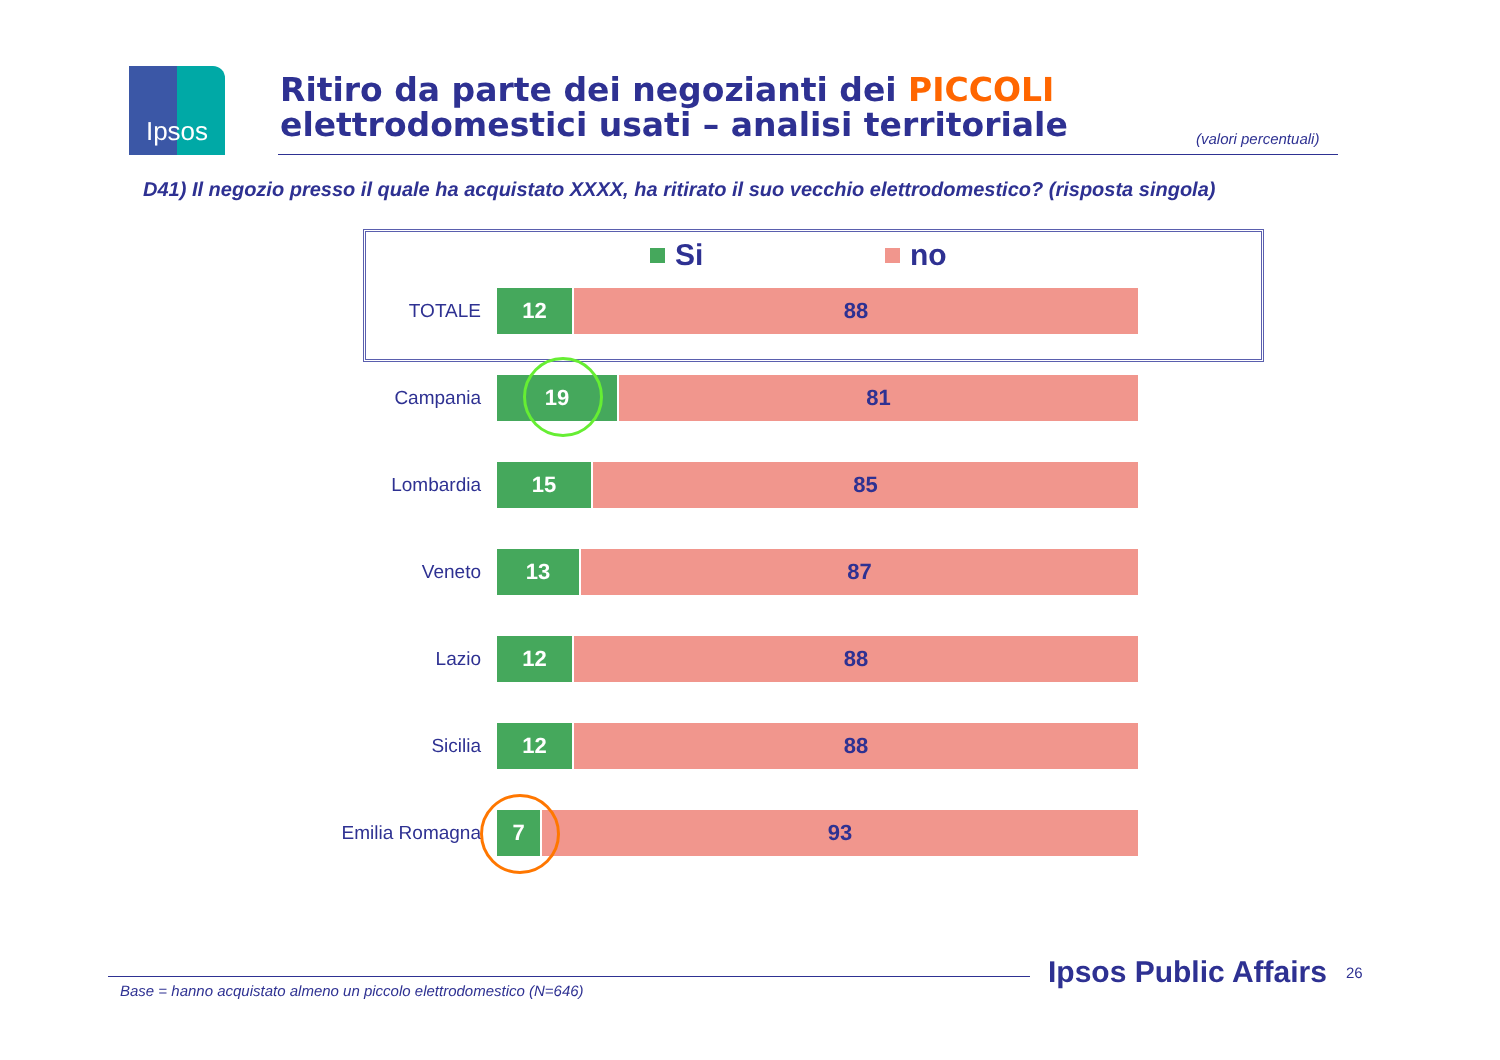Ipsos
Ritiro da parte dei negozianti dei PICCOLI
elettrodomestici usati – analisi territoriale
(valori percentuali)
D41) Il negozio presso il quale ha acquistato XXXX, ha ritirato il suo vecchio elettrodomestico? (risposta singola)
Si no
TOTALE
12 88
Campania
19 81
Lombardia
15 85
Veneto
13 87
Lazio
12 88
Sicilia
12 88
Emilia Romagna
7 93
Base = hanno acquistato almeno un piccolo elettrodomestico (N=646)
Ipsos Public Affairs 26